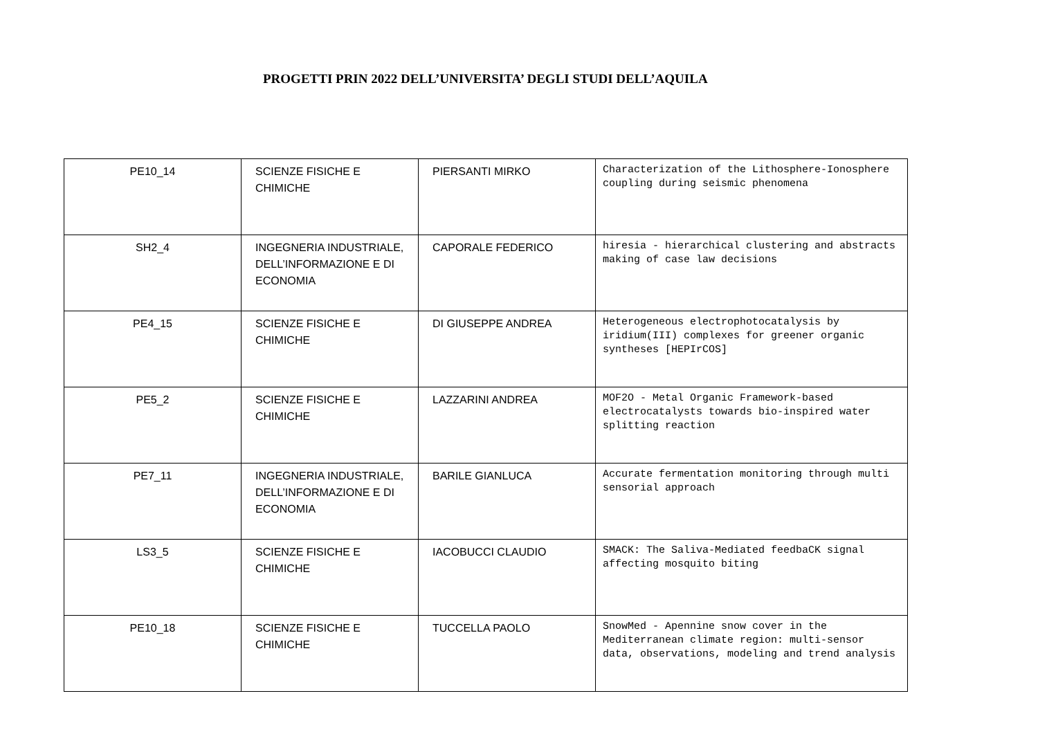PROGETTI PRIN 2022 DELL’UNIVERSITA’ DEGLI STUDI DELL’AQUILA
| PE10_14 | SCIENZE FISICHE E CHIMICHE | PIERSANTI MIRKO | Characterization of the Lithosphere-Ionosphere coupling during seismic phenomena |
| SH2_4 | INGEGNERIA INDUSTRIALE, DELL’INFORMAZIONE E DI ECONOMIA | CAPORALE FEDERICO | hiresia - hierarchical clustering and abstracts making of case law decisions |
| PE4_15 | SCIENZE FISICHE E CHIMICHE | DI GIUSEPPE ANDREA | Heterogeneous electrophotocatalysis by iridium(III) complexes for greener organic syntheses [HEPIrCOS] |
| PE5_2 | SCIENZE FISICHE E CHIMICHE | LAZZARINI ANDREA | MOF2O - Metal Organic Framework-based electrocatalysts towards bio-inspired water splitting reaction |
| PE7_11 | INGEGNERIA INDUSTRIALE, DELL’INFORMAZIONE E DI ECONOMIA | BARILE GIANLUCA | Accurate fermentation monitoring through multi sensorial approach |
| LS3_5 | SCIENZE FISICHE E CHIMICHE | IACOBUCCI CLAUDIO | SMACK: The Saliva-Mediated feedbaCK signal affecting mosquito biting |
| PE10_18 | SCIENZE FISICHE E CHIMICHE | TUCCELLA PAOLO | SnowMed - Apennine snow cover in the Mediterranean climate region: multi-sensor data, observations, modeling and trend analysis |